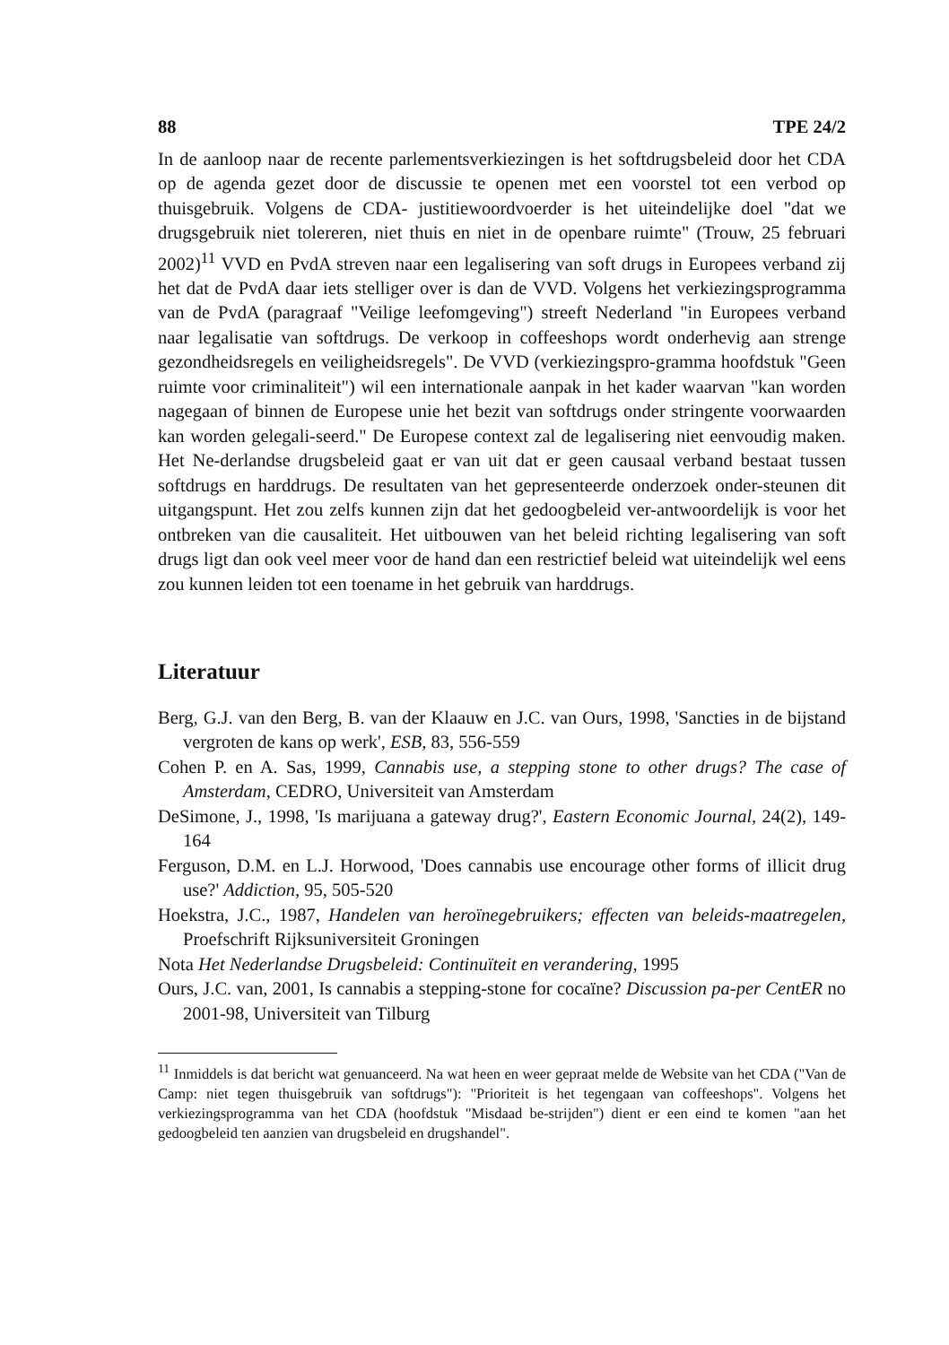88 TPE 24/2
In de aanloop naar de recente parlementsverkiezingen is het softdrugsbeleid door het CDA op de agenda gezet door de discussie te openen met een voorstel tot een verbod op thuisgebruik. Volgens de CDA- justitiewoordvoerder is het uiteindelijke doel "dat we drugsgebruik niet tolereren, niet thuis en niet in de openbare ruimte" (Trouw, 25 februari 2002)<sup>11</sup> VVD en PvdA streven naar een legalisering van soft drugs in Europees verband zij het dat de PvdA daar iets stelliger over is dan de VVD. Volgens het verkiezingsprogramma van de PvdA (paragraaf "Veilige leefomgeving") streeft Nederland "in Europees verband naar legalisatie van softdrugs. De verkoop in coffeeshops wordt onderhevig aan strenge gezondheidsregels en veiligheidsregels". De VVD (verkiezingspro-gramma hoofdstuk "Geen ruimte voor criminaliteit") wil een internationale aanpak in het kader waarvan "kan worden nagegaan of binnen de Europese unie het bezit van softdrugs onder stringente voorwaarden kan worden gelegali-seerd." De Europese context zal de legalisering niet eenvoudig maken. Het Ne-derlandse drugsbeleid gaat er van uit dat er geen causaal verband bestaat tussen softdrugs en harddrugs. De resultaten van het gepresenteerde onderzoek onder-steunen dit uitgangspunt. Het zou zelfs kunnen zijn dat het gedoogbeleid ver-antwoordelijk is voor het ontbreken van die causaliteit. Het uitbouwen van het beleid richting legalisering van soft drugs ligt dan ook veel meer voor de hand dan een restrictief beleid wat uiteindelijk wel eens zou kunnen leiden tot een toename in het gebruik van harddrugs.
Literatuur
Berg, G.J. van den Berg, B. van der Klaauw en J.C. van Ours, 1998, 'Sancties in de bijstand vergroten de kans op werk', ESB, 83, 556-559
Cohen P. en A. Sas, 1999, Cannabis use, a stepping stone to other drugs? The case of Amsterdam, CEDRO, Universiteit van Amsterdam
DeSimone, J., 1998, 'Is marijuana a gateway drug?', Eastern Economic Journal, 24(2), 149-164
Ferguson, D.M. en L.J. Horwood, 'Does cannabis use encourage other forms of illicit drug use?' Addiction, 95, 505-520
Hoekstra, J.C., 1987, Handelen van heroïnegebruikers; effecten van beleids-maatregelen, Proefschrift Rijksuniversiteit Groningen
Nota Het Nederlandse Drugsbeleid: Continuïteit en verandering, 1995
Ours, J.C. van, 2001, Is cannabis a stepping-stone for cocaïne? Discussion pa-per CentER no 2001-98, Universiteit van Tilburg
<sup>11</sup> Inmiddels is dat bericht wat genuanceerd. Na wat heen en weer gepraat melde de Website van het CDA ("Van de Camp: niet tegen thuisgebruik van softdrugs"): "Prioriteit is het tegengaan van coffeeshops". Volgens het verkiezingsprogramma van het CDA (hoofdstuk "Misdaad be-strijden") dient er een eind te komen "aan het gedoogbeleid ten aanzien van drugsbeleid en drugshandel".